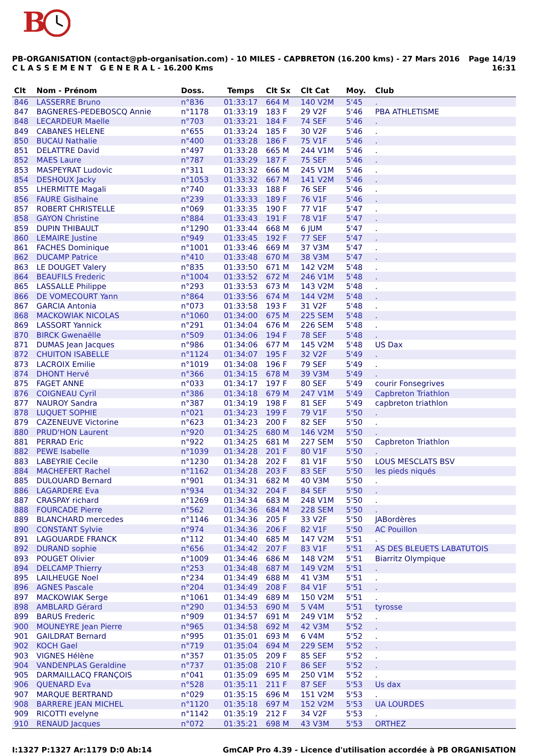B
PB-ORGANISATION (contact@pb-organisation.com) - 10 MILES - CAPBRETON (16.200 kms) - 27 Mars 2016
C L A S S E M E N T G E N E R A L - 16.200 Kms
Page 14/19
16:31
| Clt | Nom - Prénom | Doss. | Temps | Clt Sx | Clt Cat | Moy. | Club |
| --- | --- | --- | --- | --- | --- | --- | --- |
| 846 | LASSERRE Bruno | n°836 | 01:33:17 | 664 M | 140 V2M | 5'45 | . |
| 847 | BAGNERES-PEDEBOSCQ Annie | n°1178 | 01:33:19 | 183 F | 29 V2F | 5'46 | PBA ATHLETISME |
| 848 | LECARDEUR Maelle | n°703 | 01:33:21 | 184 F | 74 SEF | 5'46 | . |
| 849 | CABANES HELENE | n°655 | 01:33:24 | 185 F | 30 V2F | 5'46 | . |
| 850 | BUCAU Nathalie | n°400 | 01:33:28 | 186 F | 75 V1F | 5'46 | . |
| 851 | DELATTRE David | n°497 | 01:33:28 | 665 M | 244 V1M | 5'46 | . |
| 852 | MAES Laure | n°787 | 01:33:29 | 187 F | 75 SEF | 5'46 | . |
| 853 | MASPEYRAT Ludovic | n°311 | 01:33:32 | 666 M | 245 V1M | 5'46 | . |
| 854 | DESHOUX Jacky | n°1053 | 01:33:32 | 667 M | 141 V2M | 5'46 | . |
| 855 | LHERMITTE Magali | n°740 | 01:33:33 | 188 F | 76 SEF | 5'46 | . |
| 856 | FAURE Gislhaine | n°239 | 01:33:33 | 189 F | 76 V1F | 5'46 | . |
| 857 | ROBERT CHRISTELLE | n°069 | 01:33:35 | 190 F | 77 V1F | 5'47 | . |
| 858 | GAYON Christine | n°884 | 01:33:43 | 191 F | 78 V1F | 5'47 | . |
| 859 | DUPIN THIBAULT | n°1290 | 01:33:44 | 668 M | 6 JUM | 5'47 | . |
| 860 | LEMAIRE Justine | n°949 | 01:33:45 | 192 F | 77 SEF | 5'47 | . |
| 861 | FACHES Dominique | n°1001 | 01:33:46 | 669 M | 37 V3M | 5'47 | . |
| 862 | DUCAMP Patrice | n°410 | 01:33:48 | 670 M | 38 V3M | 5'47 | . |
| 863 | LE DOUGET Valery | n°835 | 01:33:50 | 671 M | 142 V2M | 5'48 | . |
| 864 | BEAUFILS Frederic | n°1004 | 01:33:52 | 672 M | 246 V1M | 5'48 | . |
| 865 | LASSALLE Philippe | n°293 | 01:33:53 | 673 M | 143 V2M | 5'48 | . |
| 866 | DE VOMECOURT Yann | n°864 | 01:33:56 | 674 M | 144 V2M | 5'48 | . |
| 867 | GARCIA Antonia | n°073 | 01:33:58 | 193 F | 31 V2F | 5'48 | . |
| 868 | MACKOWIAK NICOLAS | n°1060 | 01:34:00 | 675 M | 225 SEM | 5'48 | . |
| 869 | LASSORT Yannick | n°291 | 01:34:04 | 676 M | 226 SEM | 5'48 | . |
| 870 | BIRCK Gwenaëlle | n°509 | 01:34:06 | 194 F | 78 SEF | 5'48 | . |
| 871 | DUMAS Jean Jacques | n°986 | 01:34:06 | 677 M | 145 V2M | 5'48 | US Dax |
| 872 | CHUITON ISABELLE | n°1124 | 01:34:07 | 195 F | 32 V2F | 5'49 | . |
| 873 | LACROIX Emilie | n°1019 | 01:34:08 | 196 F | 79 SEF | 5'49 | . |
| 874 | DHONT Hervé | n°366 | 01:34:15 | 678 M | 39 V3M | 5'49 | . |
| 875 | FAGET ANNE | n°033 | 01:34:17 | 197 F | 80 SEF | 5'49 | courir Fonsegrives |
| 876 | COIGNEAU Cyril | n°386 | 01:34:18 | 679 M | 247 V1M | 5'49 | Capbreton Triathlon |
| 877 | NAUROY Sandra | n°387 | 01:34:19 | 198 F | 81 SEF | 5'49 | capbreton triathlon |
| 878 | LUQUET SOPHIE | n°021 | 01:34:23 | 199 F | 79 V1F | 5'50 | . |
| 879 | CAZENEUVE Victorine | n°623 | 01:34:23 | 200 F | 82 SEF | 5'50 | . |
| 880 | PRUD'HON Laurent | n°920 | 01:34:25 | 680 M | 146 V2M | 5'50 | . |
| 881 | PERRAD Eric | n°922 | 01:34:25 | 681 M | 227 SEM | 5'50 | Capbreton Triathlon |
| 882 | PEWE Isabelle | n°1039 | 01:34:28 | 201 F | 80 V1F | 5'50 | . |
| 883 | LABEYRIE Cecile | n°1230 | 01:34:28 | 202 F | 81 V1F | 5'50 | LOUS MESCLATS BSV |
| 884 | MACHEFERT Rachel | n°1162 | 01:34:28 | 203 F | 83 SEF | 5'50 | les pieds niqués |
| 885 | DULOUARD Bernard | n°901 | 01:34:31 | 682 M | 40 V3M | 5'50 | . |
| 886 | LAGARDERE Eva | n°934 | 01:34:32 | 204 F | 84 SEF | 5'50 | . |
| 887 | CRASPAY richard | n°1269 | 01:34:34 | 683 M | 248 V1M | 5'50 | . |
| 888 | FOURCADE Pierre | n°562 | 01:34:36 | 684 M | 228 SEM | 5'50 | . |
| 889 | BLANCHARD mercedes | n°1146 | 01:34:36 | 205 F | 33 V2F | 5'50 | JABordères |
| 890 | CONSTANT Sylvie | n°974 | 01:34:36 | 206 F | 82 V1F | 5'50 | AC Pouillon |
| 891 | LAGOUARDE FRANCK | n°112 | 01:34:40 | 685 M | 147 V2M | 5'51 | . |
| 892 | DURAND sophie | n°656 | 01:34:42 | 207 F | 83 V1F | 5'51 | AS DES BLEUETS LABATUTOIS |
| 893 | POUGET Olivier | n°1009 | 01:34:46 | 686 M | 148 V2M | 5'51 | Biarritz Olympique |
| 894 | DELCAMP Thierry | n°253 | 01:34:48 | 687 M | 149 V2M | 5'51 | . |
| 895 | LAILHEUGE Noel | n°234 | 01:34:49 | 688 M | 41 V3M | 5'51 | . |
| 896 | AGNES Pascale | n°204 | 01:34:49 | 208 F | 84 V1F | 5'51 | . |
| 897 | MACKOWIAK Serge | n°1061 | 01:34:49 | 689 M | 150 V2M | 5'51 | . |
| 898 | AMBLARD Gérard | n°290 | 01:34:53 | 690 M | 5 V4M | 5'51 | tyrosse |
| 899 | BARUS Frederic | n°909 | 01:34:57 | 691 M | 249 V1M | 5'52 | . |
| 900 | MOUNEYRE Jean Pierre | n°965 | 01:34:58 | 692 M | 42 V3M | 5'52 | . |
| 901 | GAILDRAT Bernard | n°995 | 01:35:01 | 693 M | 6 V4M | 5'52 | . |
| 902 | KOCH Gael | n°719 | 01:35:04 | 694 M | 229 SEM | 5'52 | . |
| 903 | VIGNES Hélène | n°357 | 01:35:05 | 209 F | 85 SEF | 5'52 | . |
| 904 | VANDENPLAS Geraldine | n°737 | 01:35:08 | 210 F | 86 SEF | 5'52 | . |
| 905 | DARMAILLACQ FRANÇOIS | n°041 | 01:35:09 | 695 M | 250 V1M | 5'52 | . |
| 906 | QUENARD Eva | n°528 | 01:35:11 | 211 F | 87 SEF | 5'53 | Us dax |
| 907 | MARQUE BERTRAND | n°029 | 01:35:15 | 696 M | 151 V2M | 5'53 | . |
| 908 | BARRERE JEAN MICHEL | n°1120 | 01:35:18 | 697 M | 152 V2M | 5'53 | UA LOURDES |
| 909 | RICOTTI evelyne | n°1142 | 01:35:19 | 212 F | 34 V2F | 5'53 | . |
| 910 | RENAUD Jacques | n°072 | 01:35:21 | 698 M | 43 V3M | 5'53 | ORTHEZ |
I:1327 P:1327 Ar:1179 D:0 Ab:14
GmCAP Pro 4.39 - Licence d'utilisation accordée à PB ORGANISATION